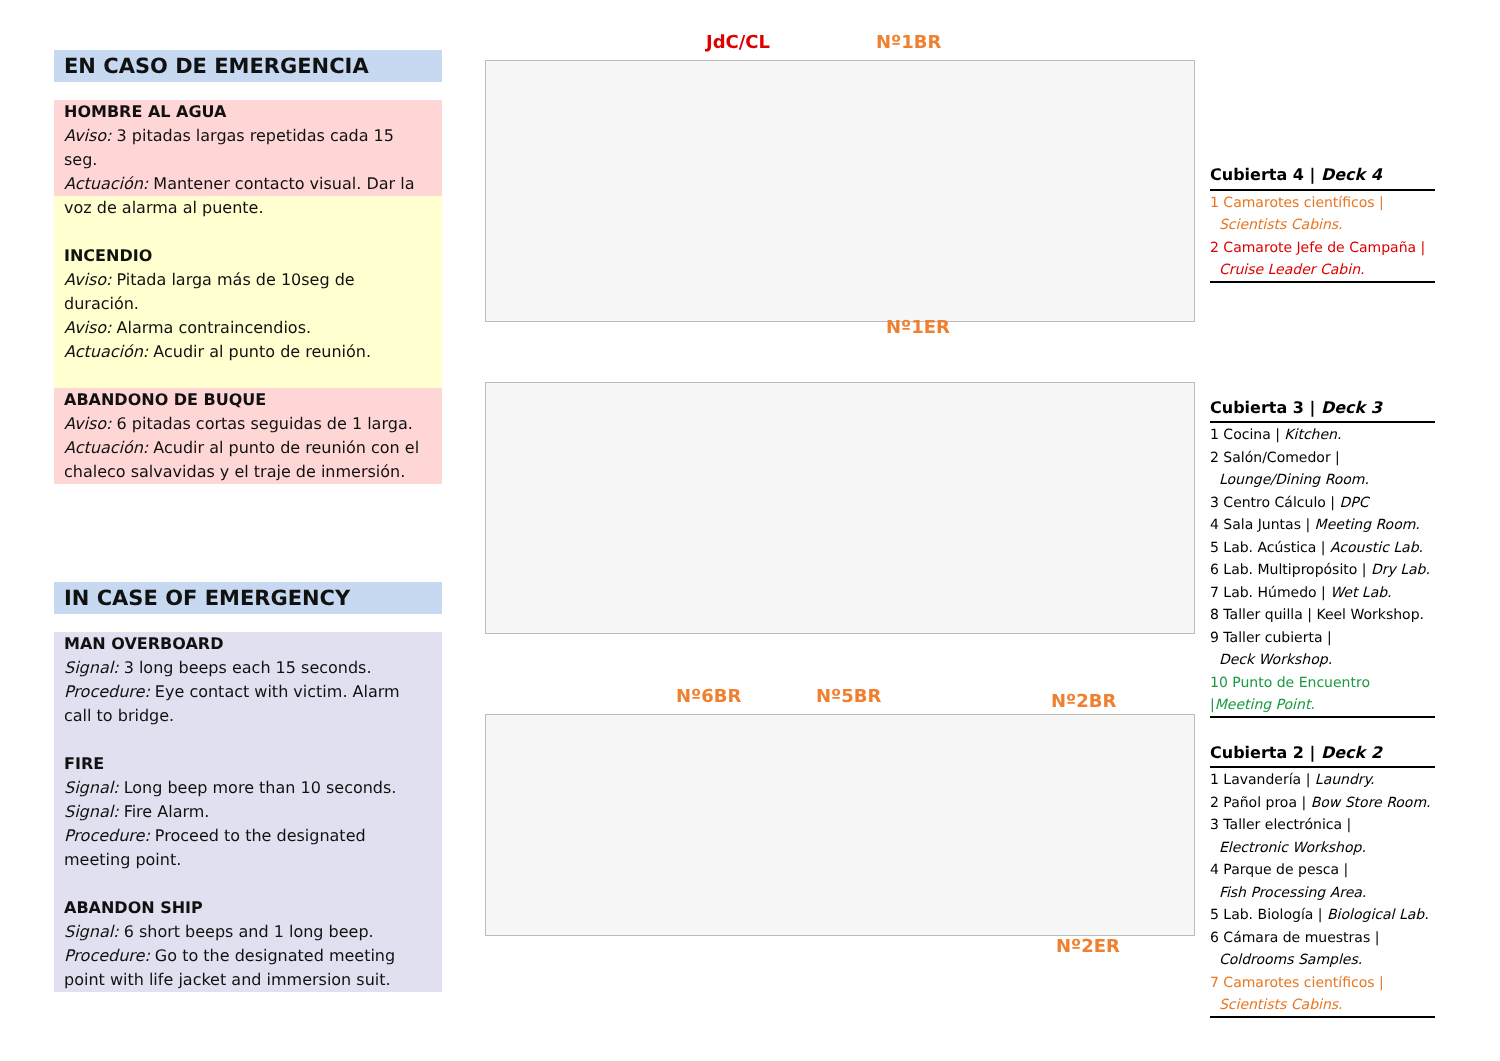EN CASO DE EMERGENCIA
HOMBRE AL AGUA
Aviso: 3 pitadas largas repetidas cada 15 seg.
Actuación: Mantener contacto visual. Dar la voz de alarma al puente.
INCENDIO
Aviso: Pitada larga más de 10seg de duración.
Aviso: Alarma contraincendios.
Actuación: Acudir al punto de reunión.
ABANDONO DE BUQUE
Aviso: 6 pitadas cortas seguidas de 1 larga.
Actuación: Acudir al punto de reunión con el chaleco salvavidas y el traje de inmersión.
IN CASE OF EMERGENCY
MAN OVERBOARD
Signal: 3 long beeps each 15 seconds.
Procedure: Eye contact with victim. Alarm call to bridge.
FIRE
Signal: Long beep more than 10 seconds.
Signal: Fire Alarm.
Procedure: Proceed to the designated meeting point.
ABANDON SHIP
Signal: 6 short beeps and 1 long beep.
Procedure: Go to the designated meeting point with life jacket and immersion suit.
JdC/CL Nº1BR
Nº1ER
Nº6BR Nº5BR Nº2BR
Nº2ER
Cubierta 4 | Deck 4
1 Camarotes científicos |
Scientists Cabins.
2 Camarote Jefe de Campaña |
Cruise Leader Cabin.
Cubierta 3 | Deck 3
1 Cocina | Kitchen.
2 Salón/Comedor |
Lounge/Dining Room.
3 Centro Cálculo | DPC
4 Sala Juntas | Meeting Room.
5 Lab. Acústica | Acoustic Lab.
6 Lab. Multipropósito | Dry Lab.
7 Lab. Húmedo | Wet Lab.
8 Taller quilla | Keel Workshop.
9 Taller cubierta |
Deck Workshop.
10 Punto de Encuentro |Meeting Point.
Cubierta 2 | Deck 2
1 Lavandería | Laundry.
2 Pañol proa | Bow Store Room.
3 Taller electrónica |
Electronic Workshop.
4 Parque de pesca |
Fish Processing Area.
5 Lab. Biología | Biological Lab.
6 Cámara de muestras |
Coldrooms Samples.
7 Camarotes científicos |
Scientists Cabins.